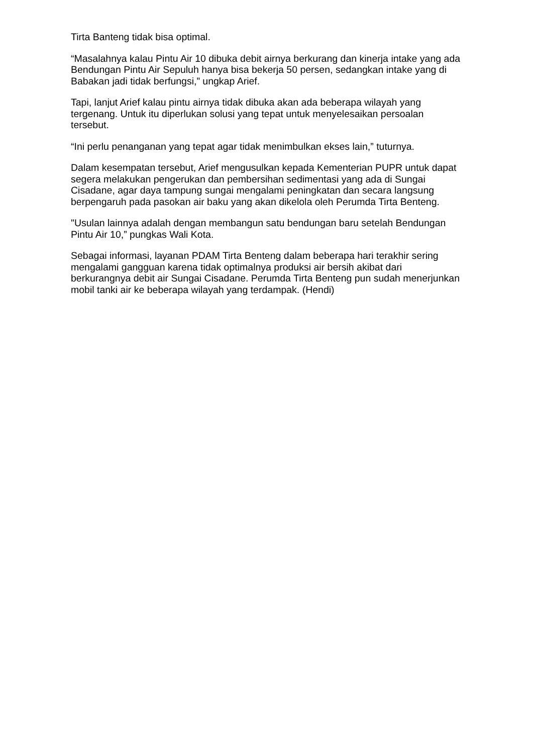Tirta Banteng tidak bisa optimal.
“Masalahnya kalau Pintu Air 10 dibuka debit airnya berkurang dan kinerja intake yang ada Bendungan Pintu Air Sepuluh hanya bisa bekerja 50 persen, sedangkan intake yang di Babakan jadi tidak berfungsi,” ungkap Arief.
Tapi, lanjut Arief kalau pintu airnya tidak dibuka akan ada beberapa wilayah yang tergenang. Untuk itu diperlukan solusi yang tepat untuk menyelesaikan persoalan tersebut.
“Ini perlu penanganan yang tepat agar tidak menimbulkan ekses lain,” tuturnya.
Dalam kesempatan tersebut, Arief mengusulkan kepada Kementerian PUPR untuk dapat segera melakukan pengerukan dan pembersihan sedimentasi yang ada di Sungai Cisadane, agar daya tampung sungai mengalami peningkatan dan secara langsung berpengaruh pada pasokan air baku yang akan dikelola oleh Perumda Tirta Benteng.
"Usulan lainnya adalah dengan membangun satu bendungan baru setelah Bendungan Pintu Air 10,” pungkas Wali Kota.
Sebagai informasi, layanan PDAM Tirta Benteng dalam beberapa hari terakhir sering mengalami gangguan karena tidak optimalnya produksi air bersih akibat dari berkurangnya debit air Sungai Cisadane. Perumda Tirta Benteng pun sudah menerjunkan mobil tanki air ke beberapa wilayah yang terdampak. (Hendi)